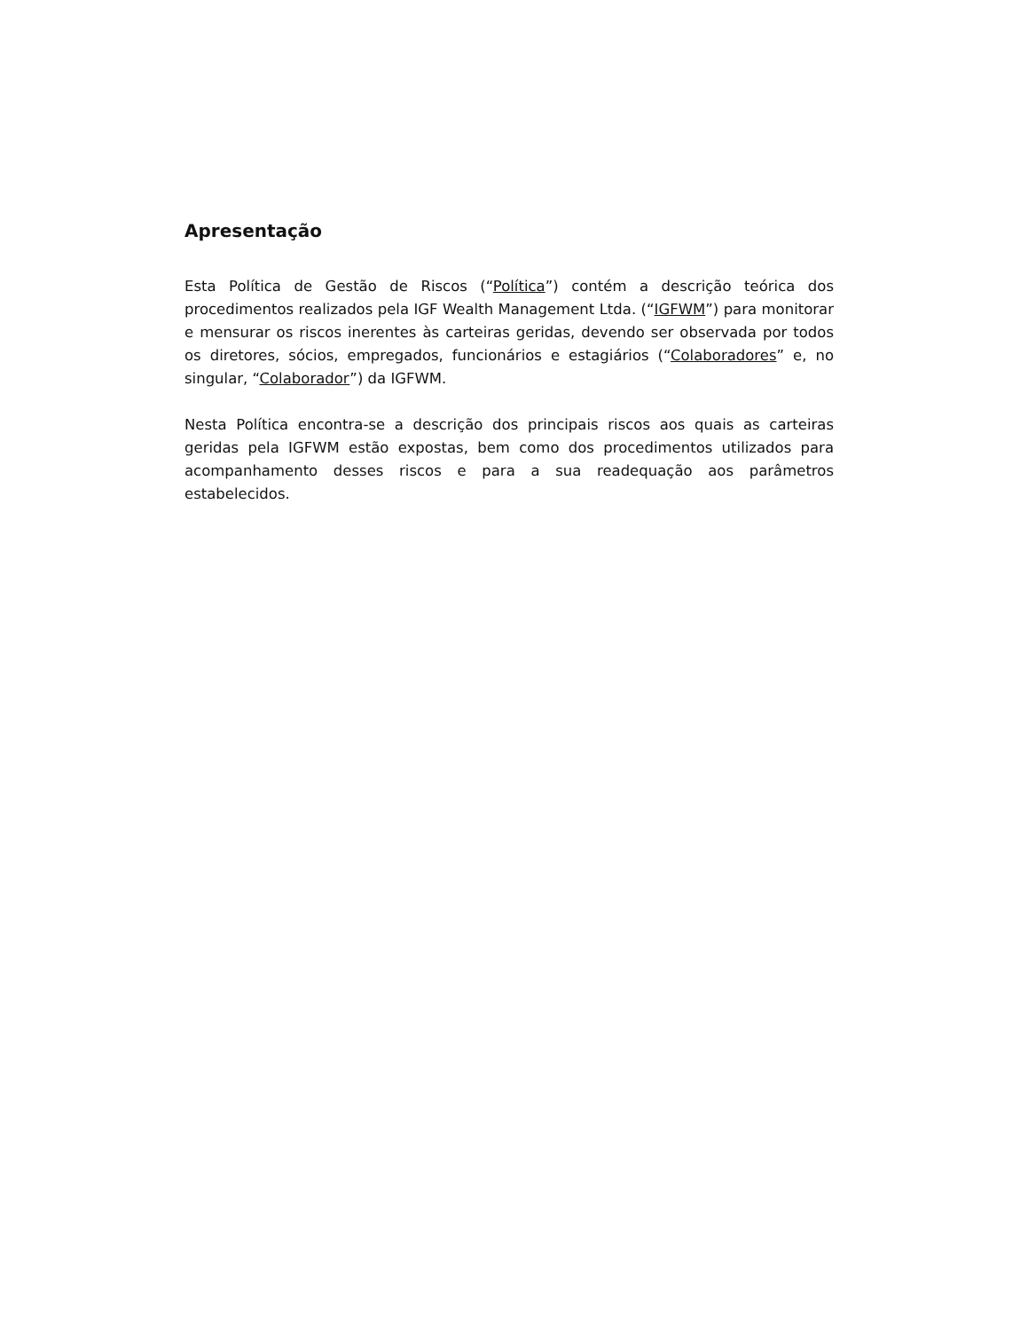Apresentação
Esta Política de Gestão de Riscos (“Política”) contém a descrição teórica dos procedimentos realizados pela IGF Wealth Management Ltda. (“IGFWM”) para monitorar e mensurar os riscos inerentes às carteiras geridas, devendo ser observada por todos os diretores, sócios, empregados, funcionários e estagiários (“Colaboradores” e, no singular, “Colaborador”) da IGFWM.
Nesta Política encontra-se a descrição dos principais riscos aos quais as carteiras geridas pela IGFWM estão expostas, bem como dos procedimentos utilizados para acompanhamento desses riscos e para a sua readequação aos parâmetros estabelecidos.